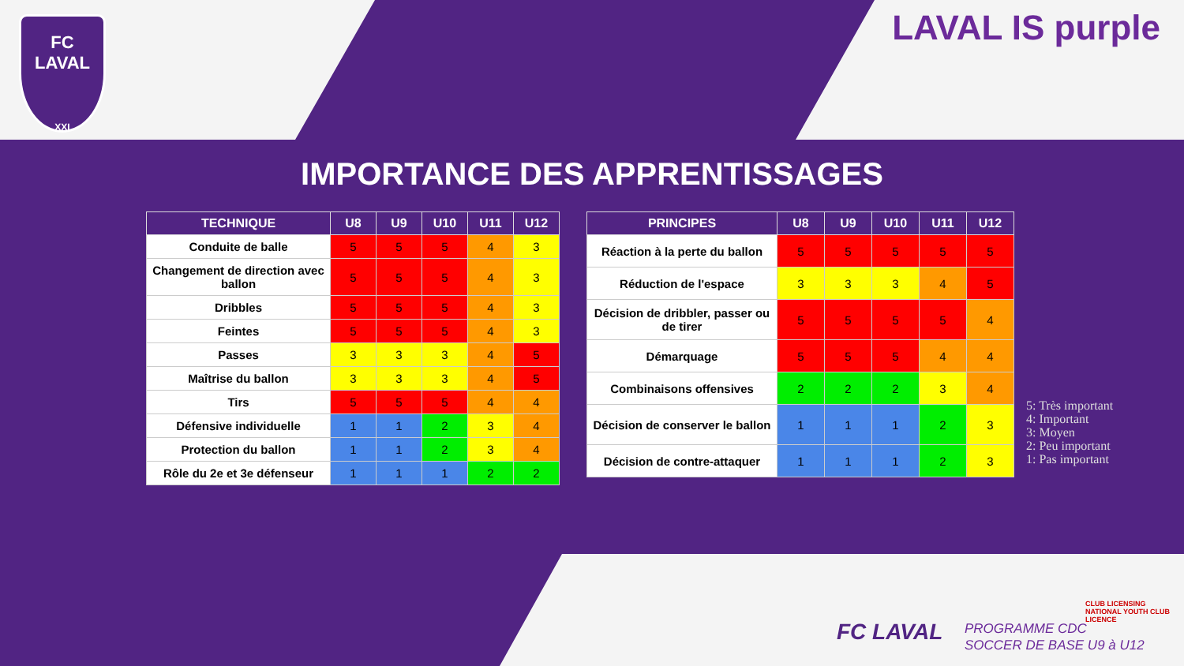FC
LAVAL
XXI
LAVAL IS purple
IMPORTANCE DES APPRENTISSAGES
| TECHNIQUE | U8 | U9 | U10 | U11 | U12 |
| --- | --- | --- | --- | --- | --- |
| Conduite de balle | 5 | 5 | 5 | 4 | 3 |
| Changement de direction avec ballon | 5 | 5 | 5 | 4 | 3 |
| Dribbles | 5 | 5 | 5 | 4 | 3 |
| Feintes | 5 | 5 | 5 | 4 | 3 |
| Passes | 3 | 3 | 3 | 4 | 5 |
| Maîtrise du ballon | 3 | 3 | 3 | 4 | 5 |
| Tirs | 5 | 5 | 5 | 4 | 4 |
| Défensive individuelle | 1 | 1 | 2 | 3 | 4 |
| Protection du ballon | 1 | 1 | 2 | 3 | 4 |
| Rôle du 2e et 3e défenseur | 1 | 1 | 1 | 2 | 2 |
| PRINCIPES | U8 | U9 | U10 | U11 | U12 |
| --- | --- | --- | --- | --- | --- |
| Réaction à la perte du ballon | 5 | 5 | 5 | 5 | 5 |
| Réduction de l'espace | 3 | 3 | 3 | 4 | 5 |
| Décision de dribbler, passer ou de tirer | 5 | 5 | 5 | 5 | 4 |
| Démarquage | 5 | 5 | 5 | 4 | 4 |
| Combinaisons offensives | 2 | 2 | 2 | 3 | 4 |
| Décision de conserver le ballon | 1 | 1 | 1 | 2 | 3 |
| Décision de contre-attaquer | 1 | 1 | 1 | 2 | 3 |
5: Très important
4: Important
3: Moyen
2: Peu important
1: Pas important
CLUB LICENSING
NATIONAL YOUTH CLUB LICENCE
FC LAVAL
PROGRAMME CDC
SOCCER DE BASE U9 à U12